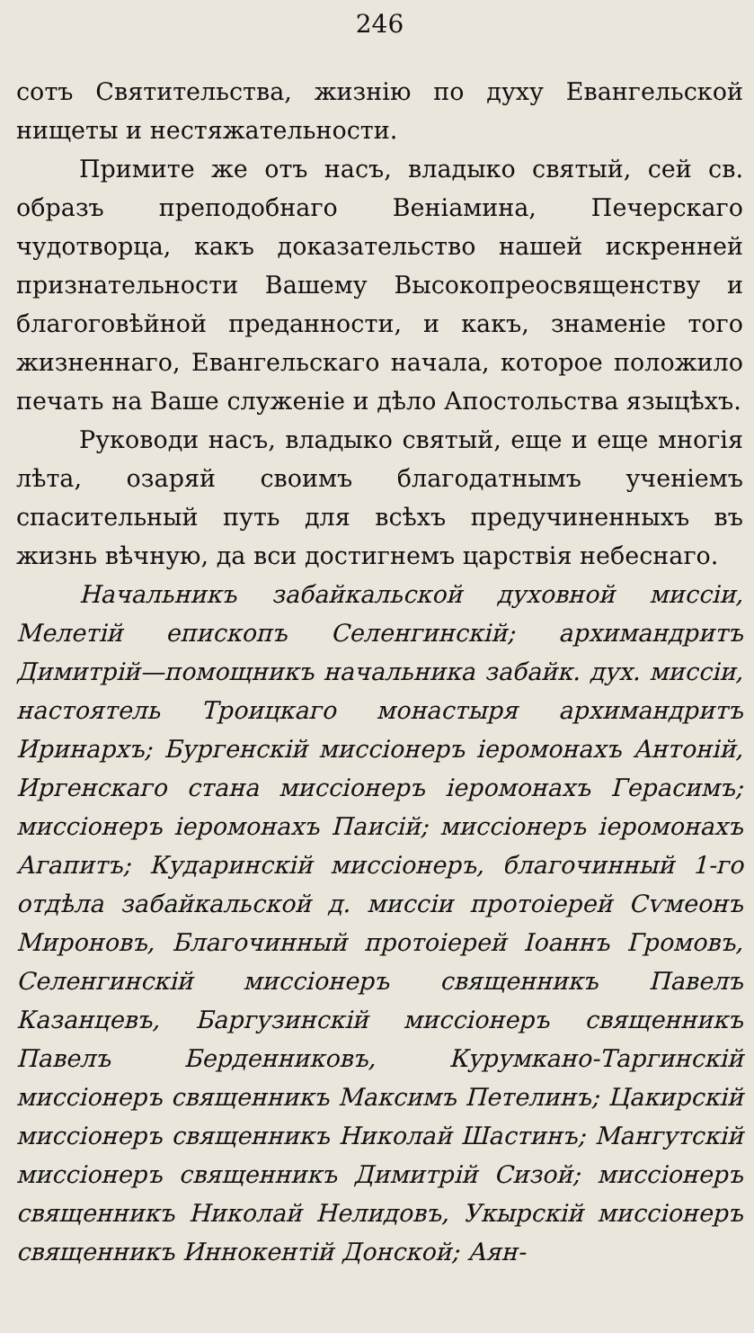246
сотъ Святительства, жизнію по духу Евангельской нищеты и нестяжательности.
Примите же отъ насъ, владыко святый, сей св. образъ преподобнаго Веніамина, Печерскаго чудотворца, какъ доказательство нашей искренней признательности Вашему Высокопреосвященству и благоговѣйной преданности, и какъ, знаменіе того жизненнаго, Евангельскаго начала, которое положило печать на Ваше служеніе и дѣло Апостольства языцѣхъ.
Руководи насъ, владыко святый, еще и еще многія лѣта, озаряй своимъ благодатнымъ ученіемъ спасительный путь для всѣхъ предучиненныхъ въ жизнь вѣчную, да вси достигнемъ царствія небеснаго.
Начальникъ забайкальской духовной миссіи, Мелетій епископъ Селенгинскій; архимандритъ Димитрій—помощникъ начальника забайк. дух. миссіи, настоятель Троицкаго монастыря архимандритъ Иринархъ; Бургенскій миссіонеръ іеромонахъ Антоній, Иргенскаго стана миссіонеръ іеромонахъ Герасимъ; миссіонеръ іеромонахъ Паисій; миссіонеръ іеромонахъ Агапитъ; Кударинскій миссіонеръ, благочинный 1-го отдѣла забайкальской д. миссіи протоіерей Сѵмеонъ Мироновъ, Благочинный протоіерей Іоаннъ Громовъ, Селенгинскій миссіонеръ священникъ Павелъ Казанцевъ, Баргузинскій миссіонеръ священникъ Павелъ Берденниковъ, Курумкано-Таргинскій миссіонеръ священникъ Максимъ Петелинъ; Цакирскій миссіонеръ священникъ Николай Шастинъ; Мангутскій миссіонеръ священникъ Димитрій Сизой; миссіонеръ священникъ Николай Нелидовъ, Укырскій миссіонеръ священникъ Иннокентій Донской; Аян-